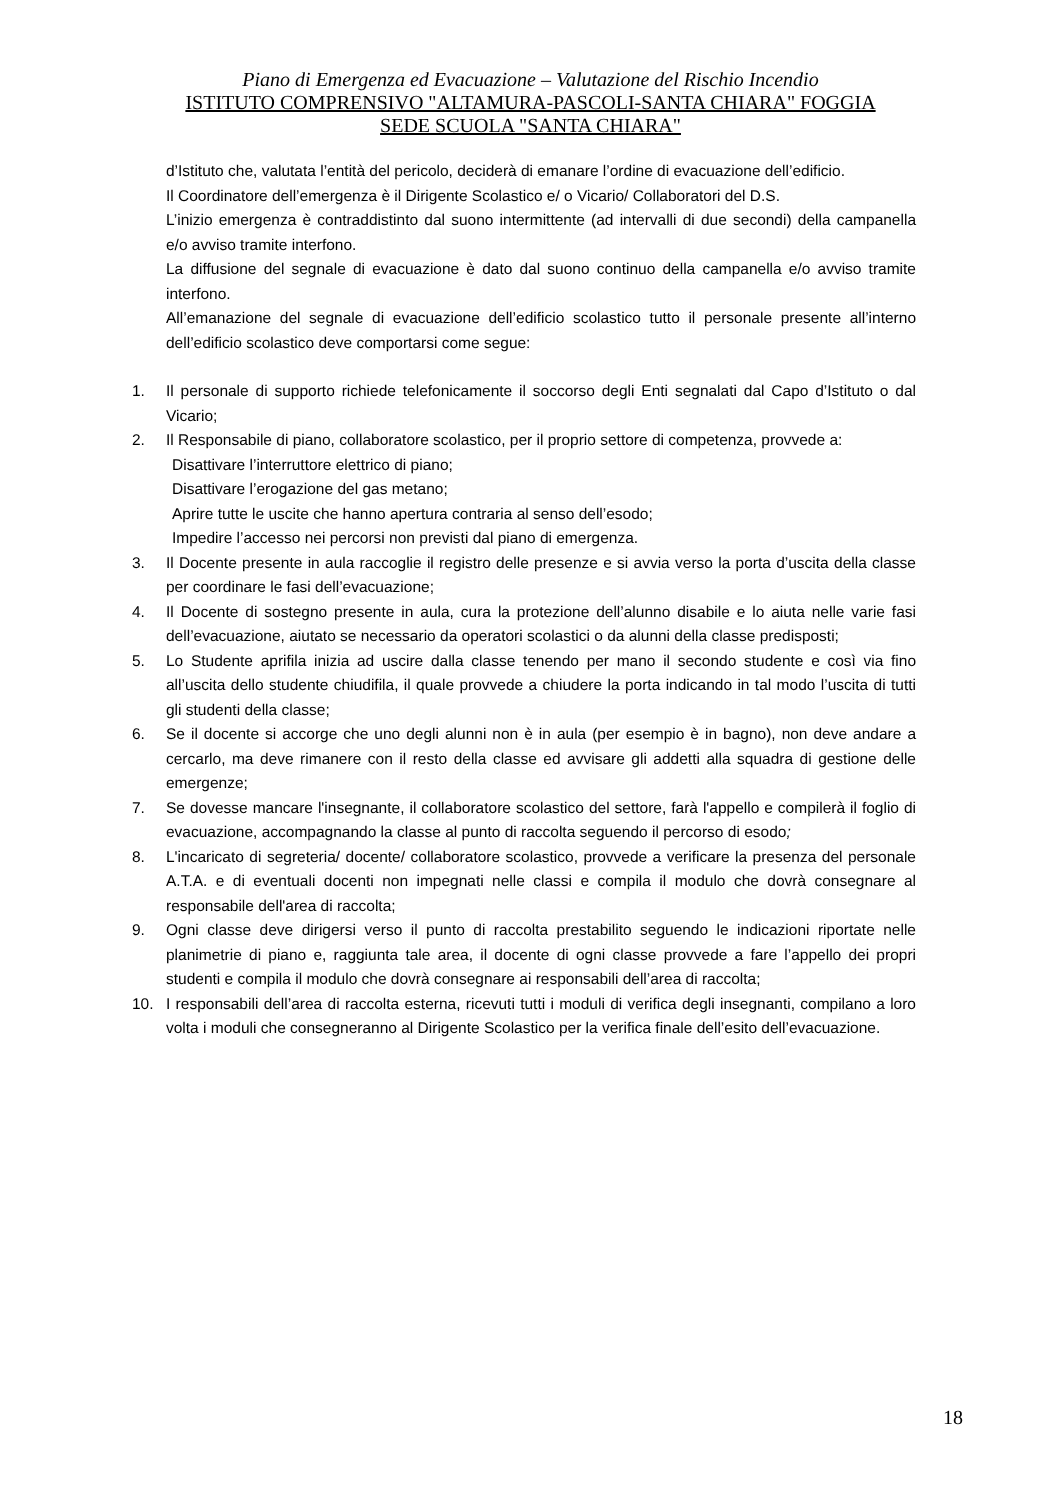Piano di Emergenza ed Evacuazione – Valutazione del Rischio Incendio
ISTITUTO COMPRENSIVO "ALTAMURA-PASCOLI-SANTA CHIARA" FOGGIA
SEDE SCUOLA "SANTA CHIARA"
d’Istituto che, valutata l’entità del pericolo, deciderà di emanare l’ordine di evacuazione dell’edificio.
Il Coordinatore dell’emergenza è il Dirigente Scolastico e/ o Vicario/ Collaboratori del D.S.
L’inizio emergenza è contraddistinto dal suono intermittente (ad intervalli di due secondi) della campanella e/o avviso tramite interfono.
La diffusione del segnale di evacuazione è dato dal suono continuo della campanella e/o avviso tramite interfono.
All’emanazione del segnale di evacuazione dell’edificio scolastico tutto il personale presente all’interno dell’edificio scolastico deve comportarsi come segue:
1. Il personale di supporto richiede telefonicamente il soccorso degli Enti segnalati dal Capo d’Istituto o dal Vicario;
2. Il Responsabile di piano, collaboratore scolastico, per il proprio settore di competenza, provvede a:
Disattivare l’interruttore elettrico di piano;
Disattivare l’erogazione del gas metano;
Aprire tutte le uscite che hanno apertura contraria al senso dell’esodo;
Impedire l’accesso nei percorsi non previsti dal piano di emergenza.
3. Il Docente presente in aula raccoglie il registro delle presenze e si avvia verso la porta d’uscita della classe per coordinare le fasi dell’evacuazione;
4. Il Docente di sostegno presente in aula, cura la protezione dell’alunno disabile e lo aiuta nelle varie fasi dell’evacuazione, aiutato se necessario da operatori scolastici o da alunni della classe predisposti;
5. Lo Studente aprifila inizia ad uscire dalla classe tenendo per mano il secondo studente e così via fino all’uscita dello studente chiudifila, il quale provvede a chiudere la porta indicando in tal modo l’uscita di tutti gli studenti della classe;
6. Se il docente si accorge che uno degli alunni non è in aula (per esempio è in bagno), non deve andare a cercarlo, ma deve rimanere con il resto della classe ed avvisare gli addetti alla squadra di gestione delle emergenze;
7. Se dovesse mancare l'insegnante, il collaboratore scolastico del settore, farà l'appello e compilerà il foglio di evacuazione, accompagnando la classe al punto di raccolta seguendo il percorso di esodo;
8. L'incaricato di segreteria/ docente/ collaboratore scolastico, provvede a verificare la presenza del personale A.T.A. e di eventuali docenti non impegnati nelle classi e compila il modulo che dovrà consegnare al responsabile dell'area di raccolta;
9. Ogni classe deve dirigersi verso il punto di raccolta prestabilito seguendo le indicazioni riportate nelle planimetrie di piano e, raggiunta tale area, il docente di ogni classe provvede a fare l’appello dei propri studenti e compila il modulo che dovrà consegnare ai responsabili dell’area di raccolta;
10. I responsabili dell’area di raccolta esterna, ricevuti tutti i moduli di verifica degli insegnanti, compilano a loro volta i moduli che consegneranno al Dirigente Scolastico per la verifica finale dell’esito dell’evacuazione.
18